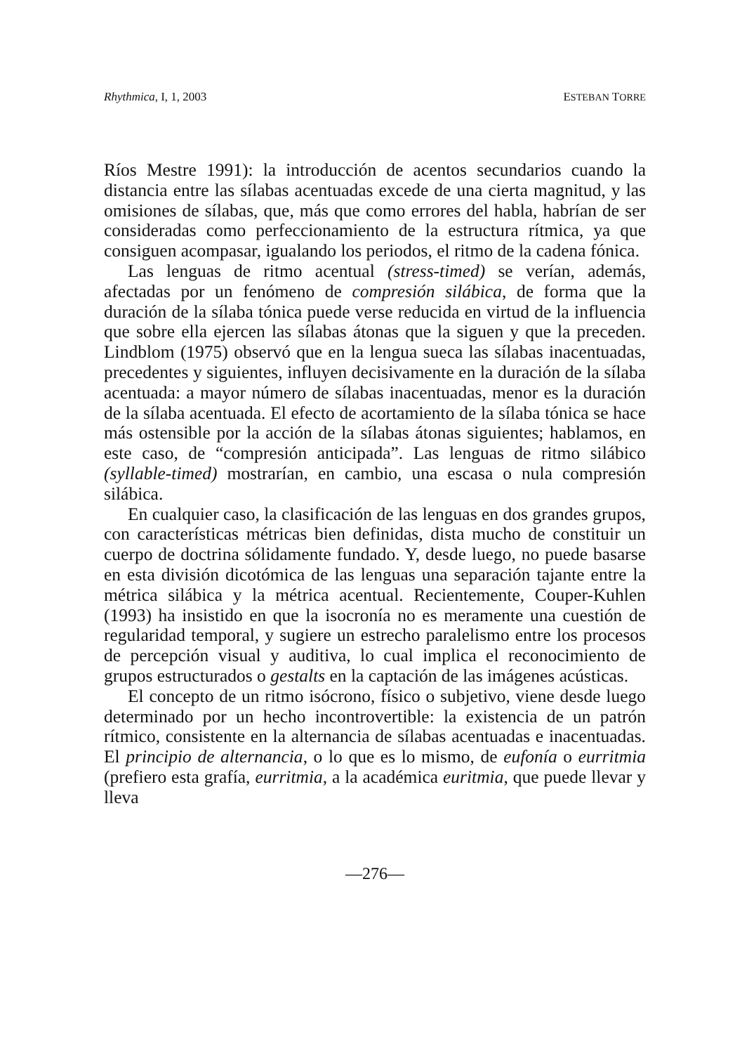Rhythmica, I, 1, 2003 ESTEBAN TORRE
Ríos Mestre 1991): la introducción de acentos secundarios cuando la distancia entre las sílabas acentuadas excede de una cierta magnitud, y las omisiones de sílabas, que, más que como errores del habla, habrían de ser consideradas como perfeccionamiento de la estructura rítmica, ya que consiguen acompasar, igualando los periodos, el ritmo de la cadena fónica.
Las lenguas de ritmo acentual (stress-timed) se verían, además, afectadas por un fenómeno de compresión silábica, de forma que la duración de la sílaba tónica puede verse reducida en virtud de la influencia que sobre ella ejercen las sílabas átonas que la siguen y que la preceden. Lindblom (1975) observó que en la lengua sueca las sílabas inacentuadas, precedentes y siguientes, influyen decisivamente en la duración de la sílaba acentuada: a mayor número de sílabas inacentuadas, menor es la duración de la sílaba acentuada. El efecto de acortamiento de la sílaba tónica se hace más ostensible por la acción de la sílabas átonas siguientes; hablamos, en este caso, de “compresión anticipada”. Las lenguas de ritmo silábico (syllable-timed) mostrarían, en cambio, una escasa o nula compresión silábica.
En cualquier caso, la clasificación de las lenguas en dos grandes grupos, con características métricas bien definidas, dista mucho de constituir un cuerpo de doctrina sólidamente fundado. Y, desde luego, no puede basarse en esta división dicotómica de las lenguas una separación tajante entre la métrica silábica y la métrica acentual. Recientemente, Couper-Kuhlen (1993) ha insistido en que la isocronía no es meramente una cuestión de regularidad temporal, y sugiere un estrecho paralelismo entre los procesos de percepción visual y auditiva, lo cual implica el reconocimiento de grupos estructurados o gestalts en la captación de las imágenes acústicas.
El concepto de un ritmo isócrono, físico o subjetivo, viene desde luego determinado por un hecho incontrovertible: la existencia de un patrón rítmico, consistente en la alternancia de sílabas acentuadas e inacentuadas. El principio de alternancia, o lo que es lo mismo, de eufonía o eurritmia (prefiero esta grafía, eurritmia, a la académica euritmia, que puede llevar y lleva
—276—